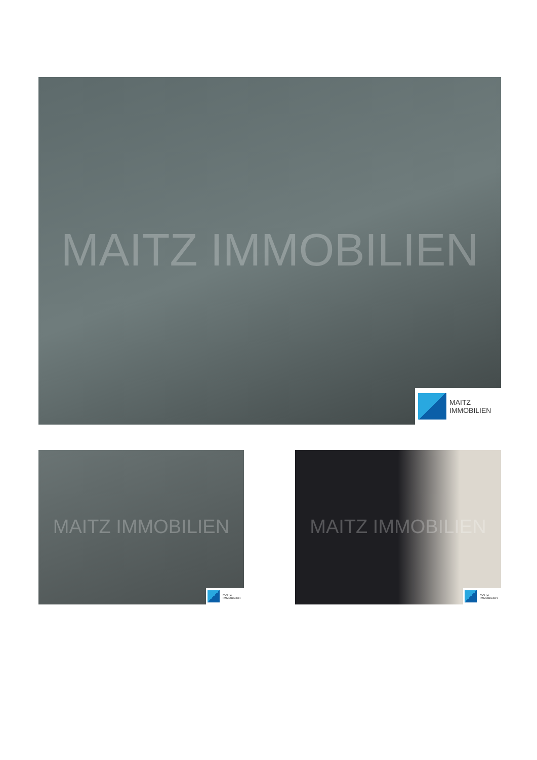MAITZ IMMOBILIEN
MAITZ
IMMOBILIEN
MAITZ IMMOBILIEN
MAITZ
IMMOBILIEN
MAITZ IMMOBILIEN
MAITZ
IMMOBILIEN